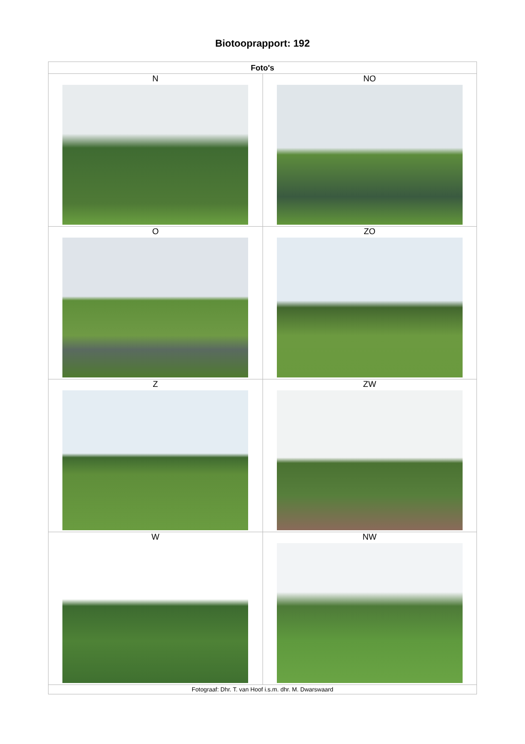Biotooprapport: 192
| Foto's | |
| --- | --- |
| N | NO |
| O | ZO |
| Z | ZW |
| W | NW |
| Fotograaf: Dhr. T. van Hoof i.s.m. dhr. M. Dwarswaard | |